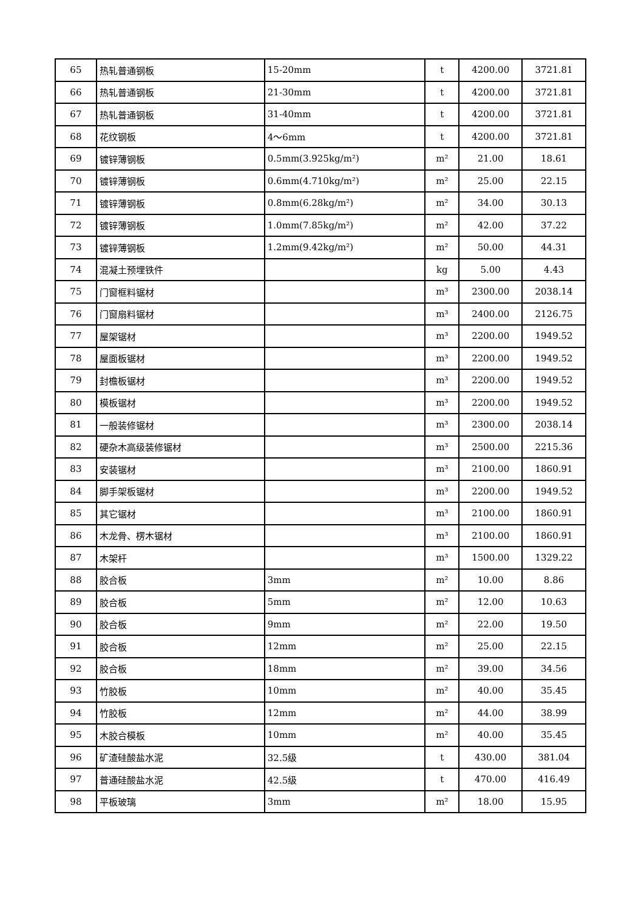| 65 | 热轧普通钢板 | 15-20mm | t | 4200.00 | 3721.81 |
| 66 | 热轧普通钢板 | 21-30mm | t | 4200.00 | 3721.81 |
| 67 | 热轧普通钢板 | 31-40mm | t | 4200.00 | 3721.81 |
| 68 | 花纹钢板 | 4～6mm | t | 4200.00 | 3721.81 |
| 69 | 镀锌薄钢板 | 0.5mm(3.925kg/m²) | m² | 21.00 | 18.61 |
| 70 | 镀锌薄钢板 | 0.6mm(4.710kg/m²) | m² | 25.00 | 22.15 |
| 71 | 镀锌薄钢板 | 0.8mm(6.28kg/m²) | m² | 34.00 | 30.13 |
| 72 | 镀锌薄钢板 | 1.0mm(7.85kg/m²) | m² | 42.00 | 37.22 |
| 73 | 镀锌薄钢板 | 1.2mm(9.42kg/m²) | m² | 50.00 | 44.31 |
| 74 | 混凝土预埋铁件 | | kg | 5.00 | 4.43 |
| 75 | 门窗框料锯材 | | m³ | 2300.00 | 2038.14 |
| 76 | 门窗扇料锯材 | | m³ | 2400.00 | 2126.75 |
| 77 | 屋架锯材 | | m³ | 2200.00 | 1949.52 |
| 78 | 屋面板锯材 | | m³ | 2200.00 | 1949.52 |
| 79 | 封檐板锯材 | | m³ | 2200.00 | 1949.52 |
| 80 | 模板锯材 | | m³ | 2200.00 | 1949.52 |
| 81 | 一般装修锯材 | | m³ | 2300.00 | 2038.14 |
| 82 | 硬杂木高级装修锯材 | | m³ | 2500.00 | 2215.36 |
| 83 | 安装锯材 | | m³ | 2100.00 | 1860.91 |
| 84 | 脚手架板锯材 | | m³ | 2200.00 | 1949.52 |
| 85 | 其它锯材 | | m³ | 2100.00 | 1860.91 |
| 86 | 木龙骨、楞木锯材 | | m³ | 2100.00 | 1860.91 |
| 87 | 木架杆 | | m³ | 1500.00 | 1329.22 |
| 88 | 胶合板 | 3mm | m² | 10.00 | 8.86 |
| 89 | 胶合板 | 5mm | m² | 12.00 | 10.63 |
| 90 | 胶合板 | 9mm | m² | 22.00 | 19.50 |
| 91 | 胶合板 | 12mm | m² | 25.00 | 22.15 |
| 92 | 胶合板 | 18mm | m² | 39.00 | 34.56 |
| 93 | 竹胶板 | 10mm | m² | 40.00 | 35.45 |
| 94 | 竹胶板 | 12mm | m² | 44.00 | 38.99 |
| 95 | 木胶合模板 | 10mm | m² | 40.00 | 35.45 |
| 96 | 矿渣硅酸盐水泥 | 32.5级 | t | 430.00 | 381.04 |
| 97 | 普通硅酸盐水泥 | 42.5级 | t | 470.00 | 416.49 |
| 98 | 平板玻璃 | 3mm | m² | 18.00 | 15.95 |